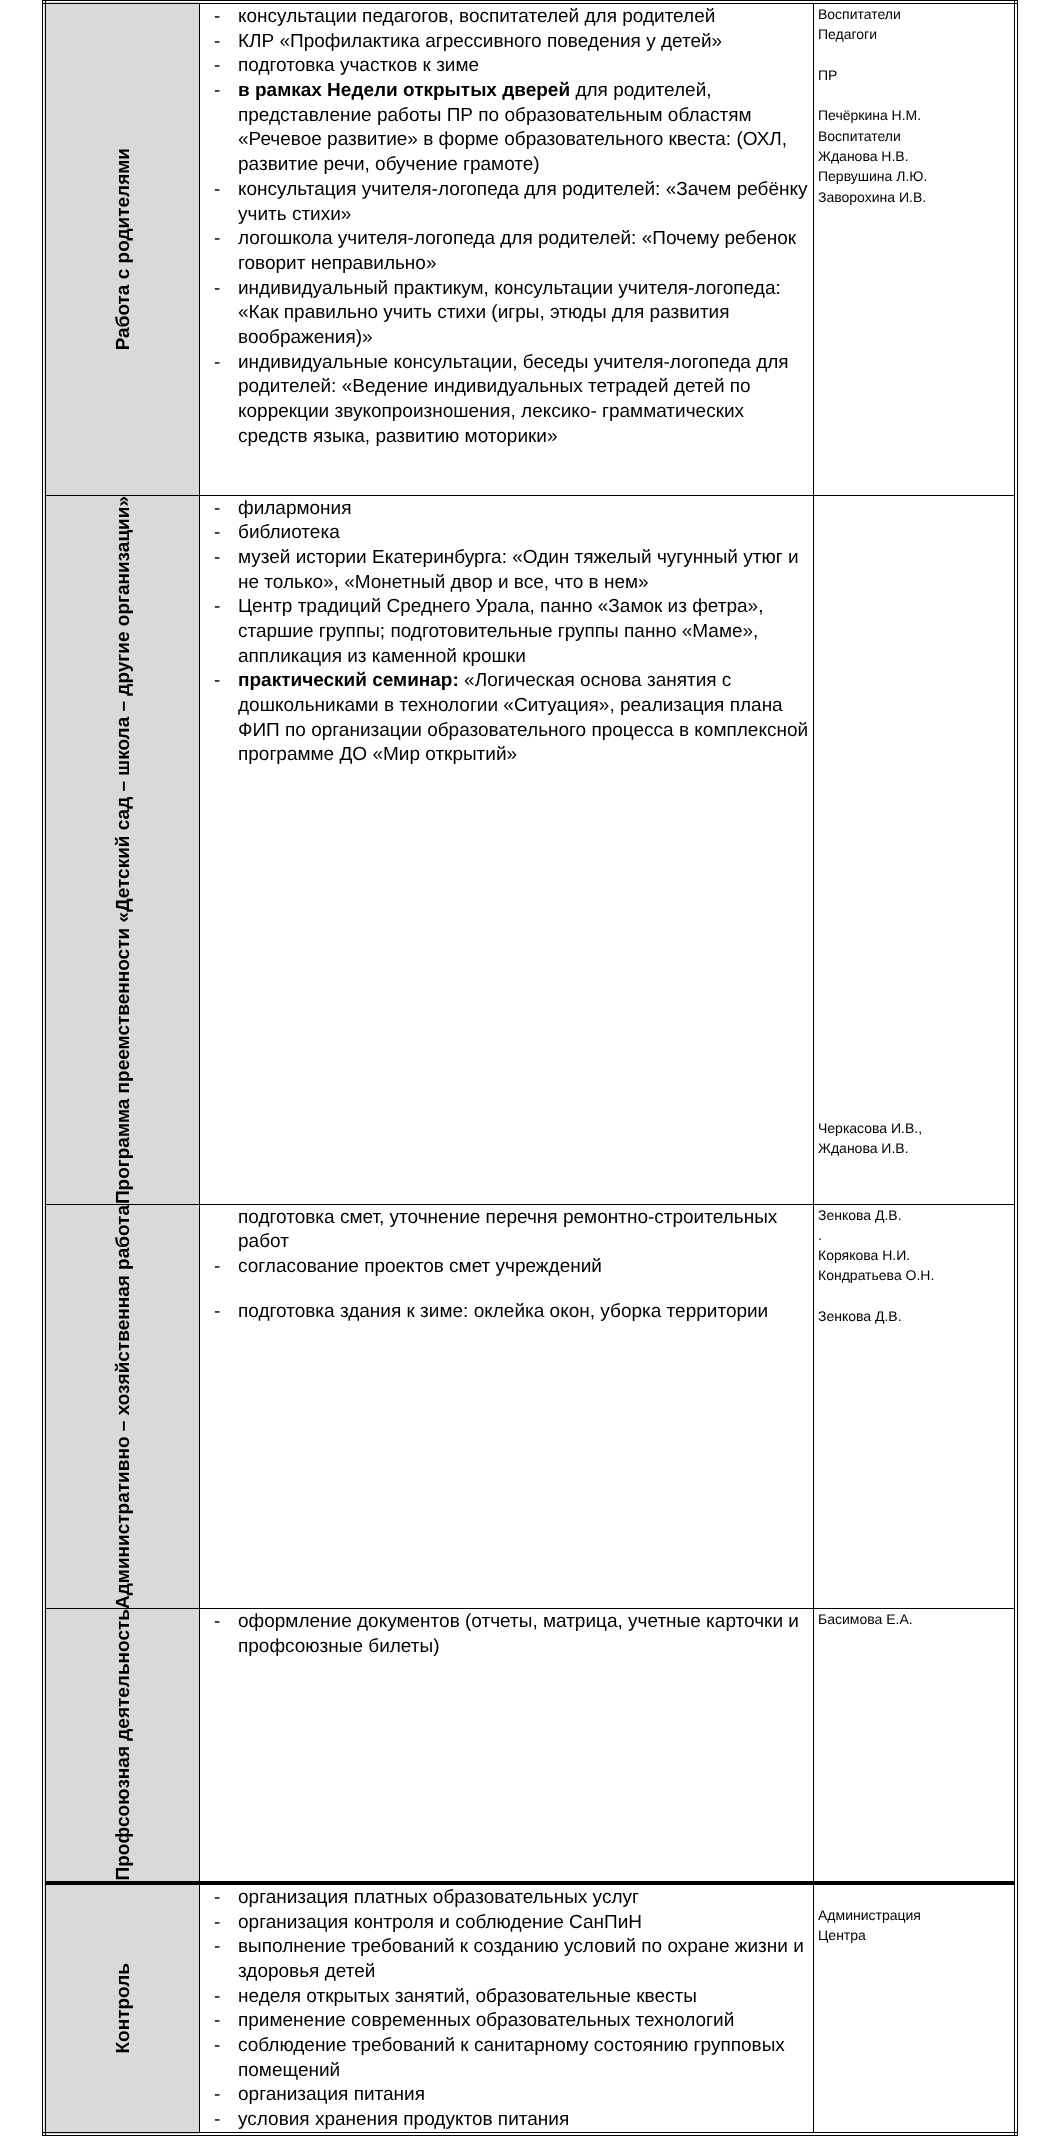| Работа с родителями | - консультации педагогов, воспитателей для родителей - КЛР «Профилактика агрессивного поведения у детей» - подготовка участков к зиме - в рамках Недели открытых дверей для родителей, представление работы ПР по образовательным областям «Речевое развитие» в форме образовательного квеста: (ОХЛ, развитие речи, обучение грамоте) - консультация учителя-логопеда для родителей: «Зачем ребёнку учить стихи» - логошкола учителя-логопеда для родителей: «Почему ребенок говорит неправильно» - индивидуальный практикум, консультации учителя-логопеда: «Как правильно учить стихи (игры, этюды для развития воображения)» - индивидуальные консультации, беседы учителя-логопеда для родителей: «Ведение индивидуальных тетрадей детей по коррекции звукопроизношения, лексико- грамматических средств языка, развитию моторики» | Воспитатели Педагоги ПР Печёркина Н.М. Воспитатели Жданова Н.В. Первушина Л.Ю. Заворохина И.В. |
| Программа преемственности «Детский сад – школа – другие организации» | - филармония - библиотека - музей истории Екатеринбурга: «Один тяжелый чугунный утюг и не только», «Монетный двор и все, что в нем» - Центр традиций Среднего Урала, панно «Замок из фетра», старшие группы; подготовительные группы панно «Маме», аппликация из каменной крошки - практический семинар: «Логическая основа занятия с дошкольниками в технологии «Ситуация», реализация плана ФИП по организации образовательного процесса в комплексной программе ДО «Мир открытий» | Черкасова И.В., Жданова И.В. |
| Административно – хозяйственная работа | подготовка смет, уточнение перечня ремонтно-строительных работ - согласование проектов смет учреждений - подготовка здания к зиме: оклейка окон, уборка территории | Зенкова Д.В. . Корякова Н.И. Кондратьева О.Н. Зенкова Д.В. |
| Профсоюзная деятельность | - оформление документов (отчеты, матрица, учетные карточки и профсоюзные билеты) | Басимова Е.А. |
| Контроль | - организация платных образовательных услуг - организация контроля и соблюдение СанПиН - выполнение требований к созданию условий по охране жизни и здоровья детей - неделя открытых занятий, образовательные квесты - применение современных образовательных технологий - соблюдение требований к санитарному состоянию групповых помещений - организация питания - условия хранения продуктов питания | Администрация Центра |